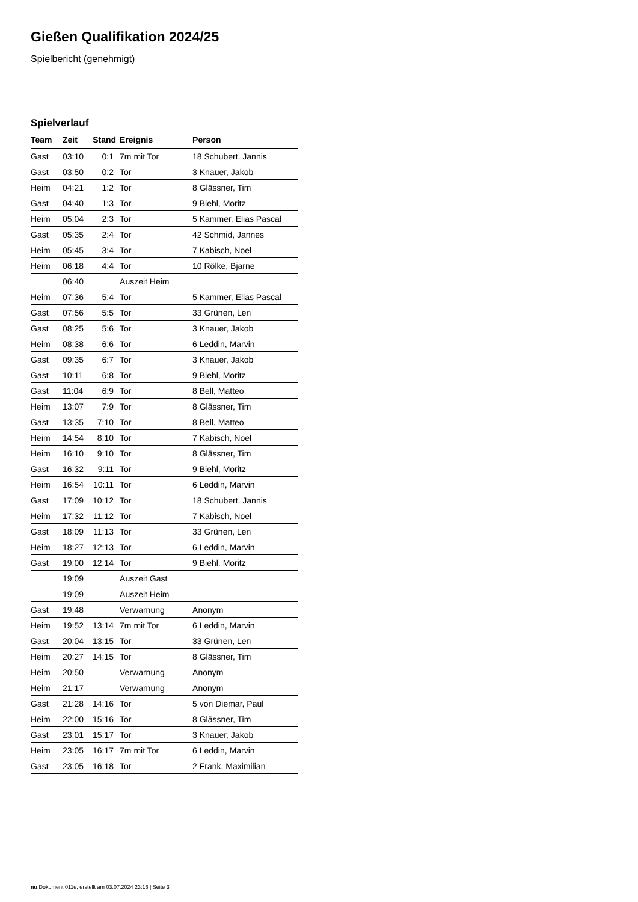Gießen Qualifikation 2024/25
Spielbericht (genehmigt)
Spielverlauf
| Team | Zeit | Stand | Ereignis | Person |
| --- | --- | --- | --- | --- |
| Gast | 03:10 | 0:1 | 7m mit Tor | 18 Schubert, Jannis |
| Gast | 03:50 | 0:2 | Tor | 3 Knauer, Jakob |
| Heim | 04:21 | 1:2 | Tor | 8 Glässner, Tim |
| Gast | 04:40 | 1:3 | Tor | 9 Biehl, Moritz |
| Heim | 05:04 | 2:3 | Tor | 5 Kammer, Elias Pascal |
| Gast | 05:35 | 2:4 | Tor | 42 Schmid, Jannes |
| Heim | 05:45 | 3:4 | Tor | 7 Kabisch, Noel |
| Heim | 06:18 | 4:4 | Tor | 10 Rölke, Bjarne |
| | 06:40 | | Auszeit Heim | |
| Heim | 07:36 | 5:4 | Tor | 5 Kammer, Elias Pascal |
| Gast | 07:56 | 5:5 | Tor | 33 Grünen, Len |
| Gast | 08:25 | 5:6 | Tor | 3 Knauer, Jakob |
| Heim | 08:38 | 6:6 | Tor | 6 Leddin, Marvin |
| Gast | 09:35 | 6:7 | Tor | 3 Knauer, Jakob |
| Gast | 10:11 | 6:8 | Tor | 9 Biehl, Moritz |
| Gast | 11:04 | 6:9 | Tor | 8 Bell, Matteo |
| Heim | 13:07 | 7:9 | Tor | 8 Glässner, Tim |
| Gast | 13:35 | 7:10 | Tor | 8 Bell, Matteo |
| Heim | 14:54 | 8:10 | Tor | 7 Kabisch, Noel |
| Heim | 16:10 | 9:10 | Tor | 8 Glässner, Tim |
| Gast | 16:32 | 9:11 | Tor | 9 Biehl, Moritz |
| Heim | 16:54 | 10:11 | Tor | 6 Leddin, Marvin |
| Gast | 17:09 | 10:12 | Tor | 18 Schubert, Jannis |
| Heim | 17:32 | 11:12 | Tor | 7 Kabisch, Noel |
| Gast | 18:09 | 11:13 | Tor | 33 Grünen, Len |
| Heim | 18:27 | 12:13 | Tor | 6 Leddin, Marvin |
| Gast | 19:00 | 12:14 | Tor | 9 Biehl, Moritz |
| | 19:09 | | Auszeit Gast | |
| | 19:09 | | Auszeit Heim | |
| Gast | 19:48 | | Verwarnung | Anonym |
| Heim | 19:52 | 13:14 | 7m mit Tor | 6 Leddin, Marvin |
| Gast | 20:04 | 13:15 | Tor | 33 Grünen, Len |
| Heim | 20:27 | 14:15 | Tor | 8 Glässner, Tim |
| Heim | 20:50 | | Verwarnung | Anonym |
| Heim | 21:17 | | Verwarnung | Anonym |
| Gast | 21:28 | 14:16 | Tor | 5 von Diemar, Paul |
| Heim | 22:00 | 15:16 | Tor | 8 Glässner, Tim |
| Gast | 23:01 | 15:17 | Tor | 3 Knauer, Jakob |
| Heim | 23:05 | 16:17 | 7m mit Tor | 6 Leddin, Marvin |
| Gast | 23:05 | 16:18 | Tor | 2 Frank, Maximilian |
nu.Dokument 011e, erstellt am 03.07.2024 23:16 | Seite 3